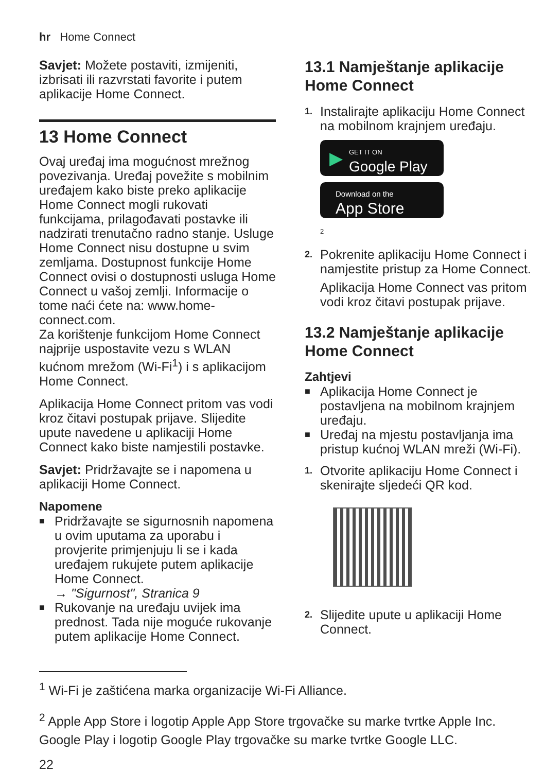hr Home Connect
Savjet: Možete postaviti, izmijeniti, izbrisati ili razvrstati favorite i putem aplikacije Home Connect.
13 Home Connect
Ovaj uređaj ima mogućnost mrežnog povezivanja. Uređaj povežite s mobilnim uređajem kako biste preko aplikacije Home Connect mogli rukovati funkcijama, prilagođavati postavke ili nadzirati trenutačno radno stanje. Usluge Home Connect nisu dostupne u svim zemljama. Dostupnost funkcije Home Connect ovisi o dostupnosti usluga Home Connect u vašoj zemlji. Informacije o tome naći ćete na: www.home-connect.com.
Za korištenje funkcijom Home Connect najprije uspostavite vezu s WLAN kućnom mrežom (Wi-Fi<sup>1</sup>) i s aplikacijom Home Connect.
Aplikacija Home Connect pritom vas vodi kroz čitavi postupak prijave. Slijedite upute navedene u aplikaciji Home Connect kako biste namjestili postavke.
Savjet: Pridržavajte se i napomena u aplikaciji Home Connect.
Napomene
■ Pridržavajte se sigurnosnih napomena u ovim uputama za uporabu i provjerite primjenjuju li se i kada uređajem rukujete putem aplikacije Home Connect.
→ "Sigurnost", Stranica 9
■ Rukovanje na uređaju uvijek ima prednost. Tada nije moguće rukovanje putem aplikacije Home Connect.
13.1 Namještanje aplikacije Home Connect
1. Instalirajte aplikaciju Home Connect na mobilnom krajnjem uređaju.
▶ GET IT ON
Google Play
Download on the
App Store
2
2. Pokrenite aplikaciju Home Connect i namjestite pristup za Home Connect.
Aplikacija Home Connect vas pritom vodi kroz čitavi postupak prijave.
13.2 Namještanje aplikacije Home Connect
Zahtjevi
■ Aplikacija Home Connect je postavljena na mobilnom krajnjem uređaju.
■ Uređaj na mjestu postavljanja ima pristup kućnoj WLAN mreži (Wi-Fi).
1. Otvorite aplikaciju Home Connect i skenirajte sljedeći QR kod.
2. Slijedite upute u aplikaciji Home Connect.
<sup>1</sup> Wi-Fi je zaštićena marka organizacije Wi-Fi Alliance.
<sup>2</sup> Apple App Store i logotip Apple App Store trgovačke su marke tvrtke Apple Inc. Google Play i logotip Google Play trgovačke su marke tvrtke Google LLC.
22